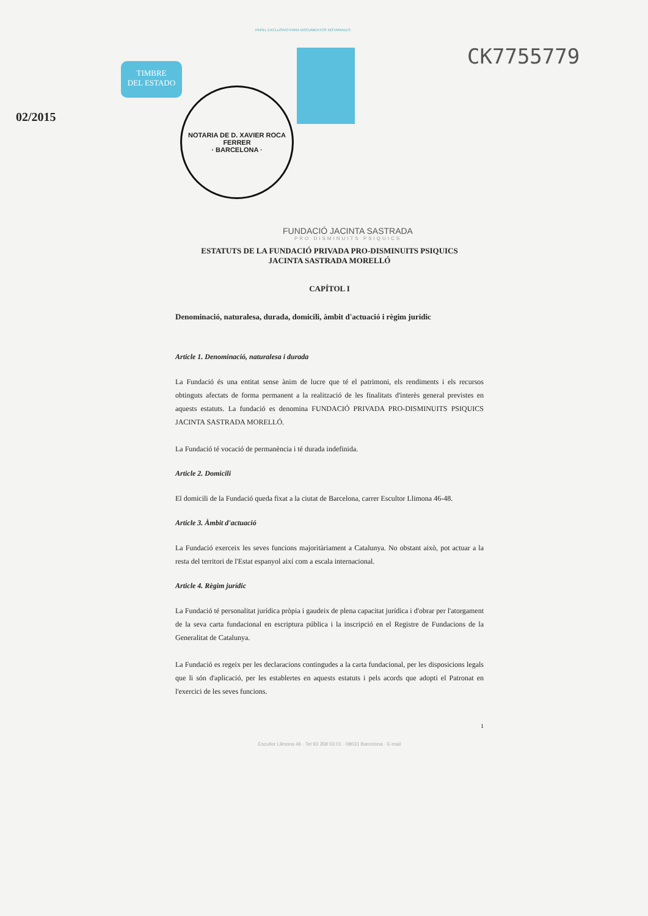PAPEL EXCLUSIVO PARA DOCUMENTOS NOTARIALES
TIMBRE
DEL ESTADO
CK7755779
02/2015
NOTARIA DE D. XAVIER ROCA FERRER
· BARCELONA ·
FUNDACIÓ JACINTA SASTRADA
PRO DISMINUITS PSIQUICS
ESTATUTS DE LA FUNDACIÓ PRIVADA PRO-DISMINUITS PSIQUICS
JACINTA SASTRADA MORELLÓ
CAPÍTOL I
Denominació, naturalesa, durada, domicili, àmbit d'actuació i règim jurídic
Article 1. Denominació, naturalesa i durada
La Fundació és una entitat sense ànim de lucre que té el patrimoni, els rendiments i els recursos obtinguts afectats de forma permanent a la realització de les finalitats d'interès general previstes en aquests estatuts. La fundació es denomina FUNDACIÓ PRIVADA PRO-DISMINUITS PSIQUICS JACINTA SASTRADA MORELLÓ.
La Fundació té vocació de permanència i té durada indefinida.
Article 2. Domicili
El domicili de la Fundació queda fixat a la ciutat de Barcelona, carrer Escultor Llimona 46-48.
Article 3. Àmbit d'actuació
La Fundació exerceix les seves funcions majoritàriament a Catalunya. No obstant això, pot actuar a la resta del territori de l'Estat espanyol així com a escala internacional.
Article 4. Règim jurídic
La Fundació té personalitat jurídica pròpia i gaudeix de plena capacitat jurídica i d'obrar per l'atorgament de la seva carta fundacional en escriptura pública i la inscripció en el Registre de Fundacions de la Generalitat de Catalunya.
La Fundació es regeix per les declaracions contingudes a la carta fundacional, per les disposicions legals que li són d'aplicació, per les establertes en aquests estatuts i pels acords que adopti el Patronat en l'exercici de les seves funcions.
1
Escultor Llimona 46 · Tel 93 358 03 01 · 08031 Barcelona · E-mail